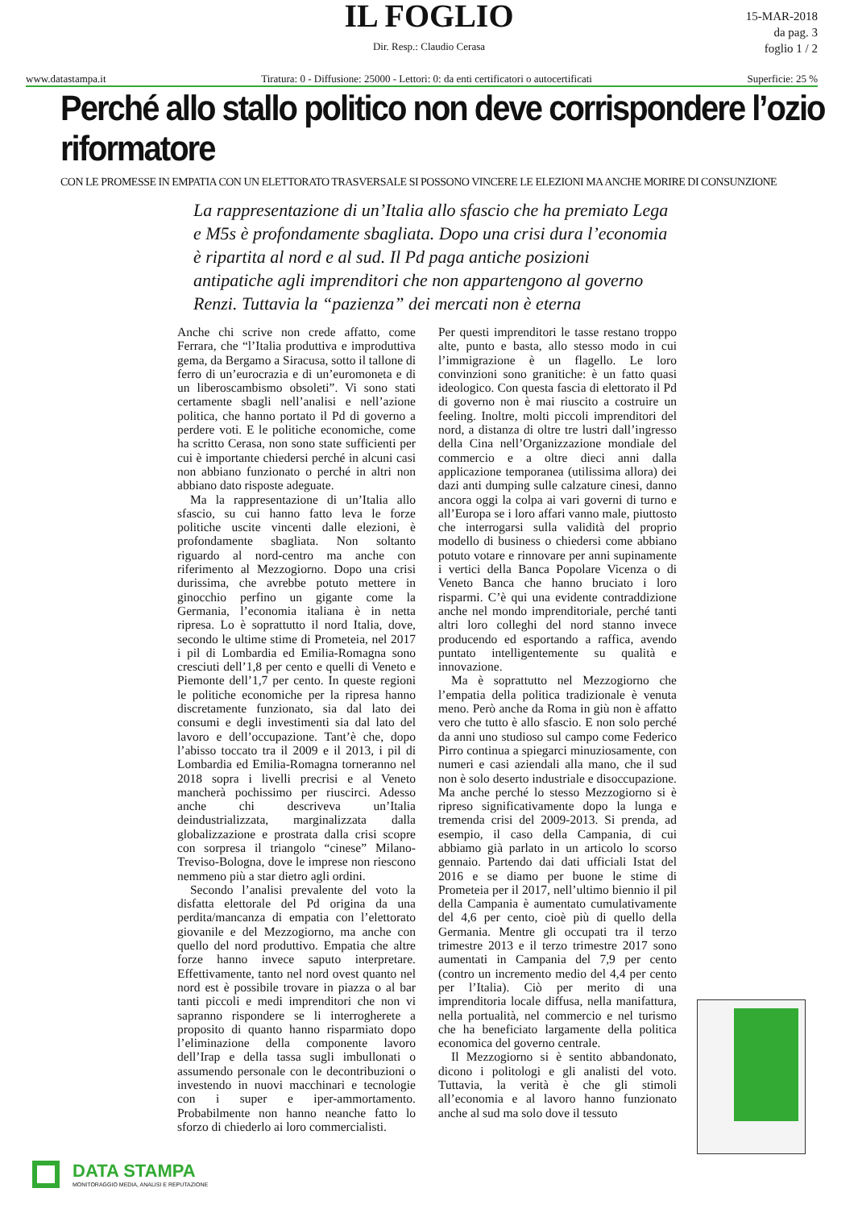IL FOGLIO
Dir. Resp.: Claudio Cerasa
15-MAR-2018
da pag. 3
foglio 1 / 2
www.datastampa.it Tiratura: 0 - Diffusione: 25000 - Lettori: 0: da enti certificatori o autocertificati Superficie: 25 %
Perché allo stallo politico non deve corrispondere l’ozio riformatore
CON LE PROMESSE IN EMPATIA CON UN ELETTORATO TRASVERSALE SI POSSONO VINCERE LE ELEZIONI MA ANCHE MORIRE DI CONSUNZIONE
La rappresentazione di un’Italia allo sfascio che ha premiato Lega e M5s è profondamente sbagliata. Dopo una crisi dura l’economia è ripartita al nord e al sud. Il Pd paga antiche posizioni antipatiche agli imprenditori che non appartengono al governo Renzi. Tuttavia la “pazienza” dei mercati non è eterna
Anche chi scrive non crede affatto, come Ferrara, che “l’Italia produttiva e improduttiva gema, da Bergamo a Siracusa, sotto il tallone di ferro di un’eurocrazia e di un’euromoneta e di un liberoscambismo obsoleti”. Vi sono stati certamente sbagli nell’analisi e nell’azione politica, che hanno portato il Pd di governo a perdere voti. E le politiche economiche, come ha scritto Cerasa, non sono state sufficienti per cui è importante chiedersi perché in alcuni casi non abbiano funzionato o perché in altri non abbiano dato risposte adeguate.
Ma la rappresentazione di un’Italia allo sfascio, su cui hanno fatto leva le forze politiche uscite vincenti dalle elezioni, è profondamente sbagliata. Non soltanto riguardo al nord-centro ma anche con riferimento al Mezzogiorno. Dopo una crisi durissima, che avrebbe potuto mettere in ginocchio perfino un gigante come la Germania, l’economia italiana è in netta ripresa. Lo è soprattutto il nord Italia, dove, secondo le ultime stime di Prometeia, nel 2017 i pil di Lombardia ed Emilia-Romagna sono cresciuti dell’1,8 per cento e quelli di Veneto e Piemonte dell’1,7 per cento. In queste regioni le politiche economiche per la ripresa hanno discretamente funzionato, sia dal lato dei consumi e degli investimenti sia dal lato del lavoro e dell’occupazione. Tant’è che, dopo l’abisso toccato tra il 2009 e il 2013, i pil di Lombardia ed Emilia-Romagna torneranno nel 2018 sopra i livelli precrisi e al Veneto mancherà pochissimo per riuscirci. Adesso anche chi descriveva un’Italia deindustrializzata, marginalizzata dalla globalizzazione e prostrata dalla crisi scopre con sorpresa il triangolo “cinese” Milano-Treviso-Bologna, dove le imprese non riescono nemmeno più a star dietro agli ordini.
Secondo l’analisi prevalente del voto la disfatta elettorale del Pd origina da una perdita/mancanza di empatia con l’elettorato giovanile e del Mezzogiorno, ma anche con quello del nord produttivo. Empatia che altre forze hanno invece saputo interpretare. Effettivamente, tanto nel nord ovest quanto nel nord est è possibile trovare in piazza o al bar tanti piccoli e medi imprenditori che non vi sapranno rispondere se li interrogherete a proposito di quanto hanno risparmiato dopo l’eliminazione della componente lavoro dell’Irap e della tassa sugli imbullonati o assumendo personale con le decontribuzioni o investendo in nuovi macchinari e tecnologie con i super e iper-ammortamento. Probabilmente non hanno neanche fatto lo sforzo di chiederlo ai loro commercialisti.
Per questi imprenditori le tasse restano troppo alte, punto e basta, allo stesso modo in cui l’immigrazione è un flagello. Le loro convinzioni sono granitiche: è un fatto quasi ideologico. Con questa fascia di elettorato il Pd di governo non è mai riuscito a costruire un feeling. Inoltre, molti piccoli imprenditori del nord, a distanza di oltre tre lustri dall’ingresso della Cina nell’Organizzazione mondiale del commercio e a oltre dieci anni dalla applicazione temporanea (utilissima allora) dei dazi anti dumping sulle calzature cinesi, danno ancora oggi la colpa ai vari governi di turno e all’Europa se i loro affari vanno male, piuttosto che interrogarsi sulla validità del proprio modello di business o chiedersi come abbiano potuto votare e rinnovare per anni supinamente i vertici della Banca Popolare Vicenza o di Veneto Banca che hanno bruciato i loro risparmi. C’è qui una evidente contraddizione anche nel mondo imprenditoriale, perché tanti altri loro colleghi del nord stanno invece producendo ed esportando a raffica, avendo puntato intelligentemente su qualità e innovazione.
Ma è soprattutto nel Mezzogiorno che l’empatia della politica tradizionale è venuta meno. Però anche da Roma in giù non è affatto vero che tutto è allo sfascio. E non solo perché da anni uno studioso sul campo come Federico Pirro continua a spiegarci minuziosamente, con numeri e casi aziendali alla mano, che il sud non è solo deserto industriale e disoccupazione. Ma anche perché lo stesso Mezzogiorno si è ripreso significativamente dopo la lunga e tremenda crisi del 2009-2013. Si prenda, ad esempio, il caso della Campania, di cui abbiamo già parlato in un articolo lo scorso gennaio. Partendo dai dati ufficiali Istat del 2016 e se diamo per buone le stime di Prometeia per il 2017, nell’ultimo biennio il pil della Campania è aumentato cumulativamente del 4,6 per cento, cioè più di quello della Germania. Mentre gli occupati tra il terzo trimestre 2013 e il terzo trimestre 2017 sono aumentati in Campania del 7,9 per cento (contro un incremento medio del 4,4 per cento per l’Italia). Ciò per merito di una imprenditoria locale diffusa, nella manifattura, nella portualità, nel commercio e nel turismo che ha beneficiato largamente della politica economica del governo centrale.
Il Mezzogiorno si è sentito abbandonato, dicono i politologi e gli analisti del voto. Tuttavia, la verità è che gli stimoli all’economia e al lavoro hanno funzionato anche al sud ma solo dove il tessuto
DATA STAMPA
MONITORAGGIO MEDIA, ANALISI E REPUTAZIONE